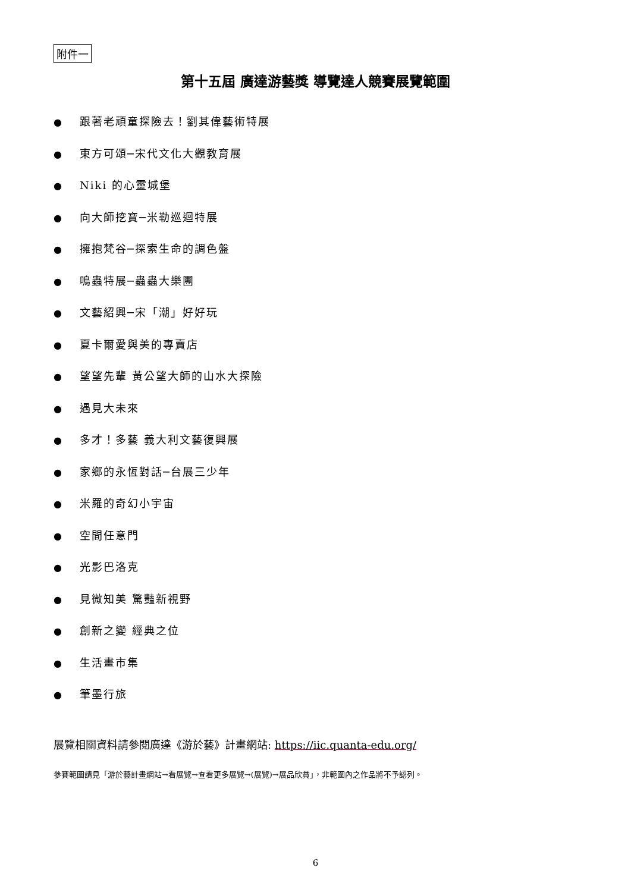附件一
第十五屆 廣達游藝獎 導覽達人競賽展覽範圍
● 跟著老頑童探險去！劉其偉藝術特展
● 東方可頌─宋代文化大觀教育展
● Niki 的心靈城堡
● 向大師挖寶─米勒巡迴特展
● 擁抱梵谷─探索生命的調色盤
● 鳴蟲特展─蟲蟲大樂團
● 文藝紹興─宋「潮」好好玩
● 夏卡爾愛與美的專賣店
● 望望先輩 黃公望大師的山水大探險
● 遇見大未來
● 多才！多藝 義大利文藝復興展
● 家鄉的永恆對話─台展三少年
● 米羅的奇幻小宇宙
● 空間任意門
● 光影巴洛克
● 見微知美 驚豔新視野
● 創新之變 經典之位
● 生活畫市集
● 筆墨行旅
展覽相關資料請參閱廣達《游於藝》計畫網站: https://iic.quanta-edu.org/
參賽範圍請見「游於藝計畫網站→看展覽→查看更多展覽→(展覽)→展品欣賞」，非範圍內之作品將不予認列。
6